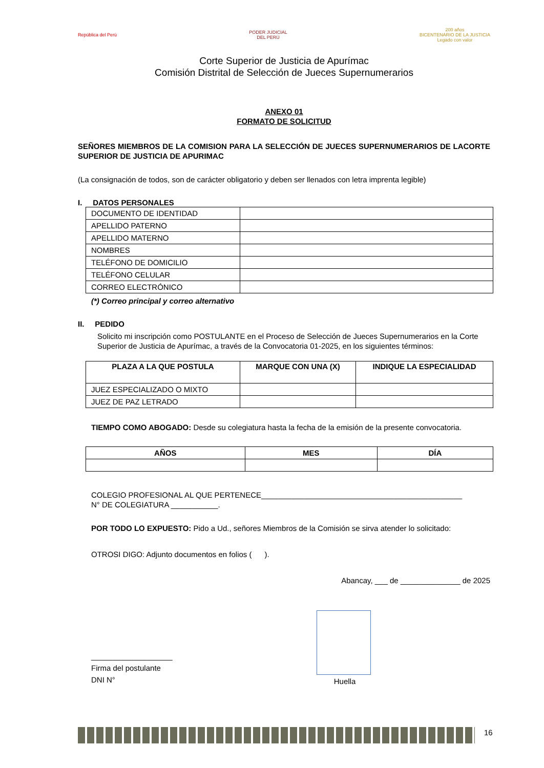República del Perú
PODER JUDICIAL
DEL PERÚ
200 años
BICENTENARIO DE LA JUSTICIA
Legado con valor
Corte Superior de Justicia de Apurímac
Comisión Distrital de Selección de Jueces Supernumerarios
ANEXO 01
FORMATO DE SOLICITUD
SEÑORES MIEMBROS DE LA COMISION PARA LA SELECCIÓN DE JUECES SUPERNUMERARIOS DE LACORTE SUPERIOR DE JUSTICIA DE APURIMAC
(La consignación de todos, son de carácter obligatorio y deben ser llenados con letra imprenta legible)
I. DATOS PERSONALES
| DOCUMENTO DE IDENTIDAD | |
| APELLIDO PATERNO | |
| APELLIDO MATERNO | |
| NOMBRES | |
| TELÉFONO DE DOMICILIO | |
| TELÉFONO CELULAR | |
| CORREO ELECTRÓNICO | |
(*) Correo principal y correo alternativo
II. PEDIDO
Solicito mi inscripción como POSTULANTE en el Proceso de Selección de Jueces Supernumerarios en la Corte Superior de Justicia de Apurímac, a través de la Convocatoria 01-2025, en los siguientes términos:
| PLAZA A LA QUE POSTULA | MARQUE CON UNA (X) | INDIQUE LA ESPECIALIDAD |
| --- | --- | --- |
| JUEZ ESPECIALIZADO O MIXTO | | |
| JUEZ DE PAZ LETRADO | | |
TIEMPO COMO ABOGADO: Desde su colegiatura hasta la fecha de la emisión de la presente convocatoria.
| AÑOS | MES | DÍA |
| --- | --- | --- |
COLEGIO PROFESIONAL AL QUE PERTENECE_______________________________________________
N° DE COLEGIATURA ___________.
POR TODO LO EXPUESTO: Pido a Ud., señores Miembros de la Comisión se sirva atender lo solicitado:
OTROSI DIGO: Adjunto documentos en folios ( ).
Abancay, ___ de ______________ de 2025
___________________
Firma del postulante
DNI N°
Huella
16